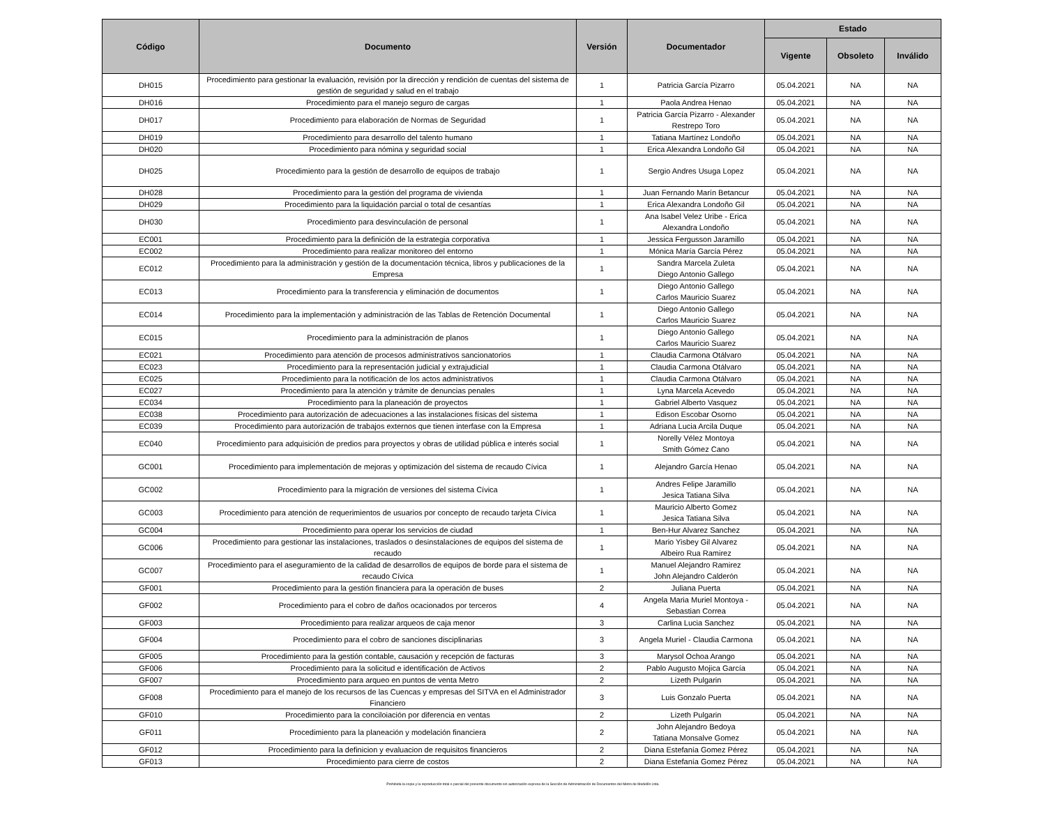| Código | Documento | Versión | Documentador | Estado | | |
| --- | --- | --- | --- | --- | --- | --- |
| | | | | Vigente | Obsoleto | Inválido |
| DH015 | Procedimiento para gestionar la evaluación, revisión por la dirección y rendición de cuentas del sistema de gestión de seguridad y salud en el trabajo | 1 | Patricia García Pizarro | 05.04.2021 | NA | NA |
| DH016 | Procedimiento para el manejo seguro de cargas | 1 | Paola Andrea Henao | 05.04.2021 | NA | NA |
| DH017 | Procedimiento para elaboración de Normas de Seguridad | 1 | Patricia García Pizarro - Alexander Restrepo Toro | 05.04.2021 | NA | NA |
| DH019 | Procedimiento para desarrollo del talento humano | 1 | Tatiana Martínez Londoño | 05.04.2021 | NA | NA |
| DH020 | Procedimiento para nómina y seguridad social | 1 | Erica Alexandra Londoño Gil | 05.04.2021 | NA | NA |
| DH025 | Procedimiento para la gestión de desarrollo de equipos de trabajo | 1 | Sergio Andres Usuga Lopez | 05.04.2021 | NA | NA |
| DH028 | Procedimiento para la gestión del programa de vivienda | 1 | Juan Fernando Marín Betancur | 05.04.2021 | NA | NA |
| DH029 | Procedimiento para la liquidación parcial o total de cesantías | 1 | Erica Alexandra Londoño Gil | 05.04.2021 | NA | NA |
| DH030 | Procedimiento para desvinculación de personal | 1 | Ana Isabel Velez Uribe - Erica Alexandra Londoño | 05.04.2021 | NA | NA |
| EC001 | Procedimiento para la definición de la estrategia corporativa | 1 | Jessica Fergusson Jaramillo | 05.04.2021 | NA | NA |
| EC002 | Procedimiento para realizar monitoreo del entorno | 1 | Mónica María García Pérez | 05.04.2021 | NA | NA |
| EC012 | Procedimiento para la administración y gestión de la documentación técnica, libros y publicaciones de la Empresa | 1 | Sandra Marcela Zuleta Diego Antonio Gallego | 05.04.2021 | NA | NA |
| EC013 | Procedimiento para la transferencia y eliminación de documentos | 1 | Diego Antonio Gallego Carlos Mauricio Suarez | 05.04.2021 | NA | NA |
| EC014 | Procedimiento para la implementación y administración de las Tablas de Retención Documental | 1 | Diego Antonio Gallego Carlos Mauricio Suarez | 05.04.2021 | NA | NA |
| EC015 | Procedimiento para la administración de planos | 1 | Diego Antonio Gallego Carlos Mauricio Suarez | 05.04.2021 | NA | NA |
| EC021 | Procedimiento para atención de procesos administrativos sancionatorios | 1 | Claudia Carmona Otálvaro | 05.04.2021 | NA | NA |
| EC023 | Procedimiento para la representación judicial y extrajudicial | 1 | Claudia Carmona Otálvaro | 05.04.2021 | NA | NA |
| EC025 | Procedimiento para la notificación de los actos administrativos | 1 | Claudia Carmona Otálvaro | 05.04.2021 | NA | NA |
| EC027 | Procedimiento para la atención y trámite de denuncias penales | 1 | Lyna Marcela Acevedo | 05.04.2021 | NA | NA |
| EC034 | Procedimiento para la planeación de proyectos | 1 | Gabriel Alberto Vasquez | 05.04.2021 | NA | NA |
| EC038 | Procedimiento para autorización de adecuaciones a las instalaciones físicas del sistema | 1 | Edison Escobar Osorno | 05.04.2021 | NA | NA |
| EC039 | Procedimiento para autorización de trabajos externos que tienen interfase con la Empresa | 1 | Adriana Lucia Arcila Duque | 05.04.2021 | NA | NA |
| EC040 | Procedimiento para adquisición de predios para proyectos y obras de utilidad pública e interés social | 1 | Norelly Vélez Montoya Smith Gómez Cano | 05.04.2021 | NA | NA |
| GC001 | Procedimiento para implementación de mejoras y optimización del sistema de recaudo Cívica | 1 | Alejandro García Henao | 05.04.2021 | NA | NA |
| GC002 | Procedimiento para la migración de versiones del sistema Cívica | 1 | Andres Felipe Jaramillo Jesica Tatiana Silva | 05.04.2021 | NA | NA |
| GC003 | Procedimiento para atención de requerimientos de usuarios por concepto de recaudo tarjeta Cívica | 1 | Mauricio Alberto Gomez Jesica Tatiana Silva | 05.04.2021 | NA | NA |
| GC004 | Procedimiento para operar los servicios de ciudad | 1 | Ben-Hur Alvarez Sanchez | 05.04.2021 | NA | NA |
| GC006 | Procedimiento para gestionar las instalaciones, traslados o desinstalaciones de equipos del sistema de recaudo | 1 | Mario Yisbey Gil Alvarez Albeiro Rua Ramirez | 05.04.2021 | NA | NA |
| GC007 | Procedimiento para el aseguramiento de la calidad de desarrollos de equipos de borde para el sistema de recaudo Cívica | 1 | Manuel Alejandro Ramirez John Alejandro Calderón | 05.04.2021 | NA | NA |
| GF001 | Procedimiento para la gestión financiera para la operación de buses | 2 | Juliana Puerta | 05.04.2021 | NA | NA |
| GF002 | Procedimiento para el cobro de daños ocacionados por terceros | 4 | Angela Maria Muriel Montoya - Sebastian Correa | 05.04.2021 | NA | NA |
| GF003 | Procedimiento para realizar arqueos de caja menor | 3 | Carlina Lucia Sanchez | 05.04.2021 | NA | NA |
| GF004 | Procedimiento para el cobro de sanciones disciplinarias | 3 | Angela Muriel - Claudia Carmona | 05.04.2021 | NA | NA |
| GF005 | Procedimiento para la gestión contable, causación y recepción de facturas | 3 | Marysol Ochoa Arango | 05.04.2021 | NA | NA |
| GF006 | Procedimiento para la solicitud e identificación de Activos | 2 | Pablo Augusto Mojica García | 05.04.2021 | NA | NA |
| GF007 | Procedimiento para arqueo en puntos de venta Metro | 2 | Lizeth Pulgarin | 05.04.2021 | NA | NA |
| GF008 | Procedimiento para el manejo de los recursos de las Cuencas y empresas del SITVA en el Administrador Financiero | 3 | Luis Gonzalo Puerta | 05.04.2021 | NA | NA |
| GF010 | Procedimiento para la conciloiación por diferencia en ventas | 2 | Lizeth Pulgarin | 05.04.2021 | NA | NA |
| GF011 | Procedimiento para la planeación y modelación financiera | 2 | John Alejandro Bedoya Tatiana Monsalve Gomez | 05.04.2021 | NA | NA |
| GF012 | Procedimiento para la definicion y evaluacion de requisitos financieros | 2 | Diana Estefanía Gomez Pérez | 05.04.2021 | NA | NA |
| GF013 | Procedimiento para cierre de costos | 2 | Diana Estefanía Gomez Pérez | 05.04.2021 | NA | NA |
Prohibida la copia y la reproducción total o parcial del presente documento sin autorización expresa de la Sección de Administración de Documentos del Metro de Medellín Ltda.